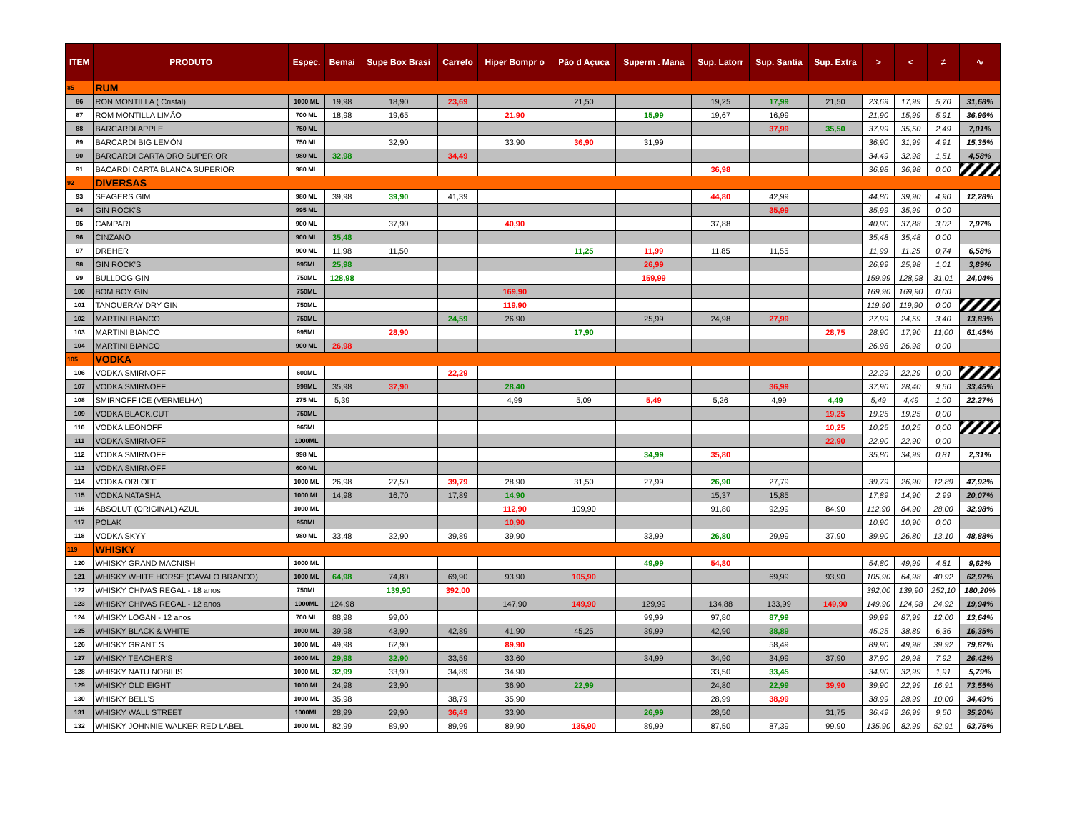| ITEM | PRODUTO | Espec. | Bemai | Supe Box Brasi | Carrefo | Hiper Bompr o | Pão d Açuca | Superm . Mana | Sup. Latorr | Sup. Santia | Sup. Extra | > | < | ≠ | ∿ |
| --- | --- | --- | --- | --- | --- | --- | --- | --- | --- | --- | --- | --- | --- | --- | --- |
| 85 | RUM | | | | | | | | | | | | | | |
| 86 | RON MONTILLA ( Cristal) | 1000 ML | 19,98 | 18,90 | 23,69 | | 21,50 | | 19,25 | 17,99 | 21,50 | 23,69 | 17,99 | 5,70 | 31,68% |
| 87 | ROM MONTILLA LIMÃO | 700 ML | 18,98 | 19,65 | | 21,90 | | 15,99 | 19,67 | 16,99 | | 21,90 | 15,99 | 5,91 | 36,96% |
| 88 | BARCARDI APPLE | 750 ML | | | | | | | | 37,99 | 35,50 | 37,99 | 35,50 | 2,49 | 7,01% |
| 89 | BARCARDI BIG LEMÓN | 750 ML | | 32,90 | | 33,90 | 36,90 | 31,99 | | | | 36,90 | 31,99 | 4,91 | 15,35% |
| 90 | BARCARDI CARTA ORO SUPERIOR | 980 ML | 32,98 | | 34,49 | | | | | | | 34,49 | 32,98 | 1,51 | 4,58% |
| 91 | BACARDI CARTA BLANCA SUPERIOR | 980 ML | | | | | | | 36,98 | | | 36,98 | 36,98 | 0,00 | |
| 92 | DIVERSAS | | | | | | | | | | | | | | |
| 93 | SEAGERS GIM | 980 ML | 39,98 | 39,90 | 41,39 | | | | 44,80 | 42,99 | | 44,80 | 39,90 | 4,90 | 12,28% |
| 94 | GIN ROCK'S | 995 ML | | | | | | | | 35,99 | | 35,99 | 35,99 | 0,00 | |
| 95 | CAMPARI | 900 ML | | 37,90 | | 40,90 | | | 37,88 | | | 40,90 | 37,88 | 3,02 | 7,97% |
| 96 | CINZANO | 900 ML | 35,48 | | | | | | | | | 35,48 | 35,48 | 0,00 | |
| 97 | DREHER | 900 ML | 11,98 | 11,50 | | | 11,25 | 11,99 | 11,85 | 11,55 | | 11,99 | 11,25 | 0,74 | 6,58% |
| 98 | GIN ROCK'S | 995ML | 25,98 | | | | | 26,99 | | | | 26,99 | 25,98 | 1,01 | 3,89% |
| 99 | BULLDOG GIN | 750ML | 128,98 | | | | | 159,99 | | | | 159,99 | 128,98 | 31,01 | 24,04% |
| 100 | BOM BOY GIN | 750ML | | | | 169,90 | | | | | | 169,90 | 169,90 | 0,00 | |
| 101 | TANQUERAY DRY GIN | 750ML | | | | 119,90 | | | | | | 119,90 | 119,90 | 0,00 | |
| 102 | MARTINI BIANCO | 750ML | | | 24,59 | 26,90 | | 25,99 | 24,98 | 27,99 | | 27,99 | 24,59 | 3,40 | 13,83% |
| 103 | MARTINI BIANCO | 995ML | | 28,90 | | | 17,90 | | | | 28,75 | 28,90 | 17,90 | 11,00 | 61,45% |
| 104 | MARTINI BIANCO | 900 ML | 26,98 | | | | | | | | | 26,98 | 26,98 | 0,00 | |
| 105 | VODKA | | | | | | | | | | | | | | |
| 106 | VODKA SMIRNOFF | 600ML | | | 22,29 | | | | | | | 22,29 | 22,29 | 0,00 | |
| 107 | VODKA SMIRNOFF | 998ML | 35,98 | 37,90 | | 28,40 | | | | 36,99 | | 37,90 | 28,40 | 9,50 | 33,45% |
| 108 | SMIRNOFF ICE (VERMELHA) | 275 ML | 5,39 | | | 4,99 | 5,09 | 5,49 | 5,26 | 4,99 | 4,49 | 5,49 | 4,49 | 1,00 | 22,27% |
| 109 | VODKA BLACK.CUT | 750ML | | | | | | | | | 19,25 | 19,25 | 19,25 | 0,00 | |
| 110 | VODKA LEONOFF | 965ML | | | | | | | | | 10,25 | 10,25 | 10,25 | 0,00 | |
| 111 | VODKA SMIRNOFF | 1000ML | | | | | | | | | 22,90 | 22,90 | 22,90 | 0,00 | |
| 112 | VODKA SMIRNOFF | 998 ML | | | | | | 34,99 | 35,80 | | | 35,80 | 34,99 | 0,81 | 2,31% |
| 113 | VODKA SMIRNOFF | 600 ML | | | | | | | | | | | | | |
| 114 | VODKA ORLOFF | 1000 ML | 26,98 | 27,50 | 39,79 | 28,90 | 31,50 | 27,99 | 26,90 | 27,79 | | 39,79 | 26,90 | 12,89 | 47,92% |
| 115 | VODKA NATASHA | 1000 ML | 14,98 | 16,70 | 17,89 | 14,90 | | | 15,37 | 15,85 | | 17,89 | 14,90 | 2,99 | 20,07% |
| 116 | ABSOLUT (ORIGINAL) AZUL | 1000 ML | | | | 112,90 | 109,90 | | 91,80 | 92,99 | 84,90 | 112,90 | 84,90 | 28,00 | 32,98% |
| 117 | POLAK | 950ML | | | | 10,90 | | | | | | 10,90 | 10,90 | 0,00 | |
| 118 | VODKA SKYY | 980 ML | 33,48 | 32,90 | 39,89 | 39,90 | | 33,99 | 26,80 | 29,99 | 37,90 | 39,90 | 26,80 | 13,10 | 48,88% |
| 119 | WHISKY | | | | | | | | | | | | | | |
| 120 | WHISKY GRAND MACNISH | 1000 ML | | | | | | 49,99 | 54,80 | | | 54,80 | 49,99 | 4,81 | 9,62% |
| 121 | WHISKY WHITE HORSE (CAVALO BRANCO) | 1000 ML | 64,98 | 74,80 | 69,90 | 93,90 | 105,90 | | | 69,99 | 93,90 | 105,90 | 64,98 | 40,92 | 62,97% |
| 122 | WHISKY CHIVAS REGAL - 18 anos | 750ML | | 139,90 | 392,00 | | | | | | | 392,00 | 139,90 | 252,10 | 180,20% |
| 123 | WHISKY CHIVAS REGAL - 12 anos | 1000ML | 124,98 | | | 147,90 | 149,90 | 129,99 | 134,88 | 133,99 | 149,90 | 149,90 | 124,98 | 24,92 | 19,94% |
| 124 | WHISKY LOGAN - 12 anos | 700 ML | 88,98 | 99,00 | | | | 99,99 | 97,80 | 87,99 | | 99,99 | 87,99 | 12,00 | 13,64% |
| 125 | WHISKY BLACK & WHITE | 1000 ML | 39,98 | 43,90 | 42,89 | 41,90 | 45,25 | 39,99 | 42,90 | 38,89 | | 45,25 | 38,89 | 6,36 | 16,35% |
| 126 | WHISKY GRANT´S | 1000 ML | 49,98 | 62,90 | | 89,90 | | | | 58,49 | | 89,90 | 49,98 | 39,92 | 79,87% |
| 127 | WHISKY TEACHER'S | 1000 ML | 29,98 | 32,90 | 33,59 | 33,60 | | 34,99 | 34,90 | 34,99 | 37,90 | 37,90 | 29,98 | 7,92 | 26,42% |
| 128 | WHISKY NATU NOBILIS | 1000 ML | 32,99 | 33,90 | 34,89 | 34,90 | | | 33,50 | 33,45 | | 34,90 | 32,99 | 1,91 | 5,79% |
| 129 | WHISKY OLD EIGHT | 1000 ML | 24,98 | 23,90 | | 36,90 | 22,99 | | 24,80 | 22,99 | 39,90 | 39,90 | 22,99 | 16,91 | 73,55% |
| 130 | WHISKY BELL'S | 1000 ML | 35,98 | | 38,79 | 35,90 | | | 28,99 | 38,99 | | 38,99 | 28,99 | 10,00 | 34,49% |
| 131 | WHISKY WALL STREET | 1000ML | 28,99 | 29,90 | 36,49 | 33,90 | | 26,99 | 28,50 | | 31,75 | 36,49 | 26,99 | 9,50 | 35,20% |
| 132 | WHISKY JOHNNIE WALKER RED LABEL | 1000 ML | 82,99 | 89,90 | 89,99 | 89,90 | 135,90 | 89,99 | 87,50 | 87,39 | 99,90 | 135,90 | 82,99 | 52,91 | 63,75% |